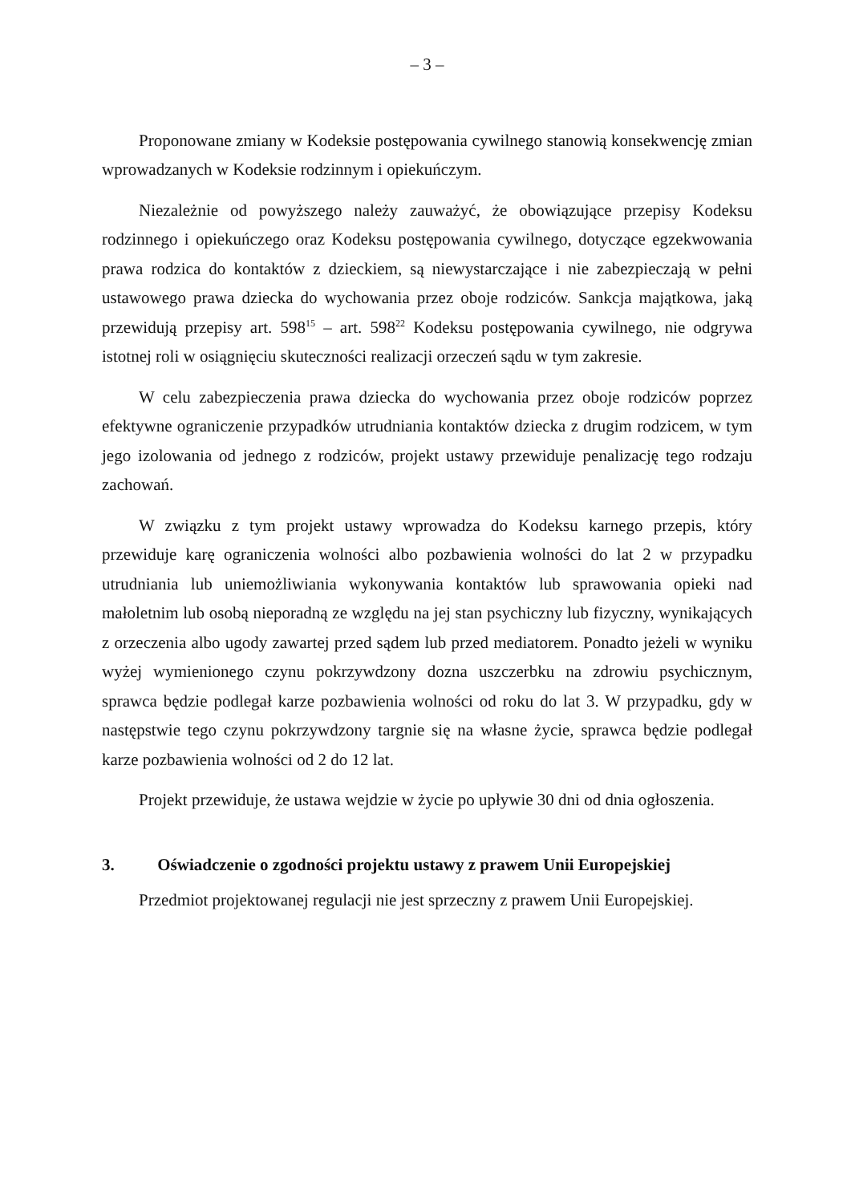– 3 –
Proponowane zmiany w Kodeksie postępowania cywilnego stanowią konsekwencję zmian wprowadzanych w Kodeksie rodzinnym i opiekuńczym.
Niezależnie od powyższego należy zauważyć, że obowiązujące przepisy Kodeksu rodzinnego i opiekuńczego oraz Kodeksu postępowania cywilnego, dotyczące egzekwowania prawa rodzica do kontaktów z dzieckiem, są niewystarczające i nie zabezpieczają w pełni ustawowego prawa dziecka do wychowania przez oboje rodziców. Sankcja majątkowa, jaką przewidują przepisy art. 598<sup>15</sup> – art. 598<sup>22</sup> Kodeksu postępowania cywilnego, nie odgrywa istotnej roli w osiągnięciu skuteczności realizacji orzeczeń sądu w tym zakresie.
W celu zabezpieczenia prawa dziecka do wychowania przez oboje rodziców poprzez efektywne ograniczenie przypadków utrudniania kontaktów dziecka z drugim rodzicem, w tym jego izolowania od jednego z rodziców, projekt ustawy przewiduje penalizację tego rodzaju zachowań.
W związku z tym projekt ustawy wprowadza do Kodeksu karnego przepis, który przewiduje karę ograniczenia wolności albo pozbawienia wolności do lat 2 w przypadku utrudniania lub uniemożliwiania wykonywania kontaktów lub sprawowania opieki nad małoletnim lub osobą nieporadną ze względu na jej stan psychiczny lub fizyczny, wynikających z orzeczenia albo ugody zawartej przed sądem lub przed mediatorem. Ponadto jeżeli w wyniku wyżej wymienionego czynu pokrzywdzony dozna uszczerbku na zdrowiu psychicznym, sprawca będzie podlegał karze pozbawienia wolności od roku do lat 3. W przypadku, gdy w następstwie tego czynu pokrzywdzony targnie się na własne życie, sprawca będzie podlegał karze pozbawienia wolności od 2 do 12 lat.
Projekt przewiduje, że ustawa wejdzie w życie po upływie 30 dni od dnia ogłoszenia.
3. Oświadczenie o zgodności projektu ustawy z prawem Unii Europejskiej
Przedmiot projektowanej regulacji nie jest sprzeczny z prawem Unii Europejskiej.